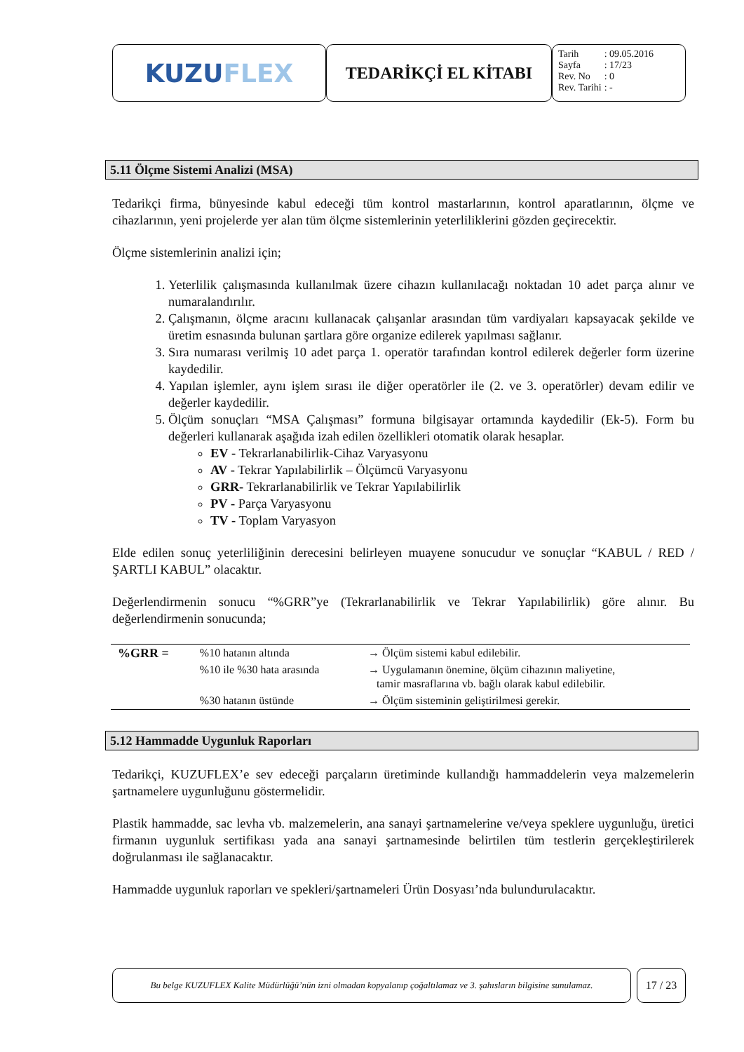KUZU FLEX
TEDARİKÇİ EL KİTABI
| Tarih | : 09.05.2016 |
| Sayfa | : 17/23 |
| Rev. No | : 0 |
| Rev. Tarihi | : - |
5.11 Ölçme Sistemi Analizi (MSA)
Tedarikçi firma, bünyesinde kabul edeceği tüm kontrol mastarlarının, kontrol aparatlarının, ölçme ve cihazlarının, yeni projelerde yer alan tüm ölçme sistemlerinin yeterliliklerini gözden geçirecektir.
Ölçme sistemlerinin analizi için;
1. Yeterlilik çalışmasında kullanılmak üzere cihazın kullanılacağı noktadan 10 adet parça alınır ve numaralandırılır.
2. Çalışmanın, ölçme aracını kullanacak çalışanlar arasından tüm vardiyaları kapsayacak şekilde ve üretim esnasında bulunan şartlara göre organize edilerek yapılması sağlanır.
3. Sıra numarası verilmiş 10 adet parça 1. operatör tarafından kontrol edilerek değerler form üzerine kaydedilir.
4. Yapılan işlemler, aynı işlem sırası ile diğer operatörler ile (2. ve 3. operatörler) devam edilir ve değerler kaydedilir.
5. Ölçüm sonuçları “MSA Çalışması” formuna bilgisayar ortamında kaydedilir (Ek-5). Form bu değerleri kullanarak aşağıda izah edilen özellikleri otomatik olarak hesaplar.
EV - Tekrarlanabilirlik-Cihaz Varyasyonu
AV - Tekrar Yapılabilirlik – Ölçümcü Varyasyonu
GRR- Tekrarlanabilirlik ve Tekrar Yapılabilirlik
PV - Parça Varyasyonu
TV - Toplam Varyasyon
Elde edilen sonuç yeterliliğinin derecesini belirleyen muayene sonucudur ve sonuçlar “KABUL / RED / ŞARTLI KABUL” olacaktır.
Değerlendirmenin sonucu “%GRR”ye (Tekrarlanabilirlik ve Tekrar Yapılabilirlik) göre alınır. Bu değerlendirmenin sonucunda;
| %GRR = | %10 hatanın altında | → Ölçüm sistemi kabul edilebilir. |
| | %10 ile %30 hata arasında | → Uygulamanın önemine, ölçüm cihazının maliyetine, tamir masraflarına vb. bağlı olarak kabul edilebilir. |
| | %30 hatanın üstünde | → Ölçüm sisteminin geliştirilmesi gerekir. |
5.12 Hammadde Uygunluk Raporları
Tedarikçi, KUZUFLEX’e sev edeceği parçaların üretiminde kullandığı hammaddelerin veya malzemelerin şartnamelere uygunluğunu göstermelidir.
Plastik hammadde, sac levha vb. malzemelerin, ana sanayi şartnamelerine ve/veya speklere uygunluğu, üretici firmanın uygunluk sertifikası yada ana sanayi şartnamesinde belirtilen tüm testlerin gerçekleştirilerek doğrulanması ile sağlanacaktır.
Hammadde uygunluk raporları ve spekleri/şartnameleri Ürün Dosyası’nda bulundurulacaktır.
Bu belge KUZUFLEX Kalite Müdürlüğü’nün izni olmadan kopyalanıp çoğaltılamaz ve 3. şahısların bilgisine sunulamaz.
17 / 23